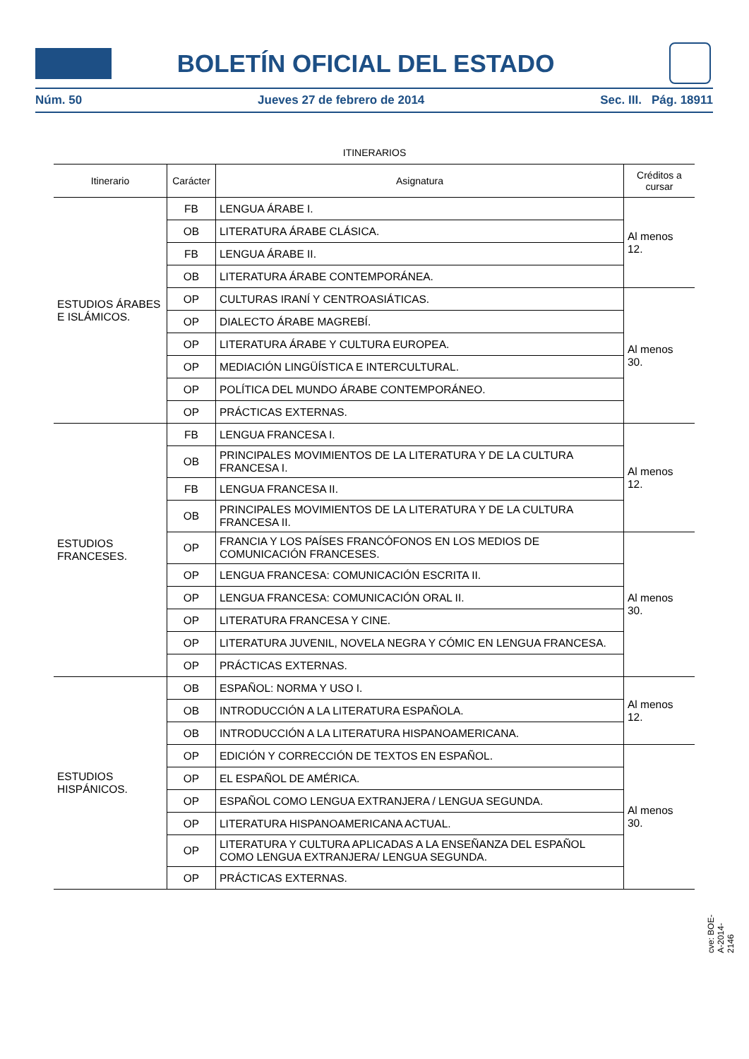BOLETÍN OFICIAL DEL ESTADO
Núm. 50 Jueves 27 de febrero de 2014 Sec. III. Pág. 18911
ITINERARIOS
| Itinerario | Carácter | Asignatura | Créditos a cursar |
| --- | --- | --- | --- |
| ESTUDIOS ÁRABES E ISLÁMICOS. | FB | LENGUA ÁRABE I. | Al menos 12. |
| | OB | LITERATURA ÁRABE CLÁSICA. | |
| | FB | LENGUA ÁRABE II. | |
| | OB | LITERATURA ÁRABE CONTEMPORÁNEA. | |
| | OP | CULTURAS IRANÍ Y CENTROASIÁTICAS. | Al menos 30. |
| | OP | DIALECTO ÁRABE MAGREBÍ. | |
| | OP | LITERATURA ÁRABE Y CULTURA EUROPEA. | |
| | OP | MEDIACIÓN LINGÜÍSTICA E INTERCULTURAL. | |
| | OP | POLÍTICA DEL MUNDO ÁRABE CONTEMPORÁNEO. | |
| | OP | PRÁCTICAS EXTERNAS. | |
| ESTUDIOS FRANCESES. | FB | LENGUA FRANCESA I. | Al menos 12. |
| | OB | PRINCIPALES MOVIMIENTOS DE LA LITERATURA Y DE LA CULTURA FRANCESA I. | |
| | FB | LENGUA FRANCESA II. | |
| | OB | PRINCIPALES MOVIMIENTOS DE LA LITERATURA Y DE LA CULTURA FRANCESA II. | |
| | OP | FRANCIA Y LOS PAÍSES FRANCÓFONOS EN LOS MEDIOS DE COMUNICACIÓN FRANCESES. | Al menos 30. |
| | OP | LENGUA FRANCESA: COMUNICACIÓN ESCRITA II. | |
| | OP | LENGUA FRANCESA: COMUNICACIÓN ORAL II. | |
| | OP | LITERATURA FRANCESA Y CINE. | |
| | OP | LITERATURA JUVENIL, NOVELA NEGRA Y CÓMIC EN LENGUA FRANCESA. | |
| | OP | PRÁCTICAS EXTERNAS. | |
| ESTUDIOS HISPÁNICOS. | OB | ESPAÑOL: NORMA Y USO I. | Al menos 12. |
| | OB | INTRODUCCIÓN A LA LITERATURA ESPAÑOLA. | |
| | OB | INTRODUCCIÓN A LA LITERATURA HISPANOAMERICANA. | |
| | OP | EDICIÓN Y CORRECCIÓN DE TEXTOS EN ESPAÑOL. | Al menos 30. |
| | OP | EL ESPAÑOL DE AMÉRICA. | |
| | OP | ESPAÑOL COMO LENGUA EXTRANJERA / LENGUA SEGUNDA. | |
| | OP | LITERATURA HISPANOAMERICANA ACTUAL. | |
| | OP | LITERATURA Y CULTURA APLICADAS A LA ENSEÑANZA DEL ESPAÑOL COMO LENGUA EXTRANJERA/ LENGUA SEGUNDA. | |
| | OP | PRÁCTICAS EXTERNAS. | |
cve: BOE-A-2014-2146